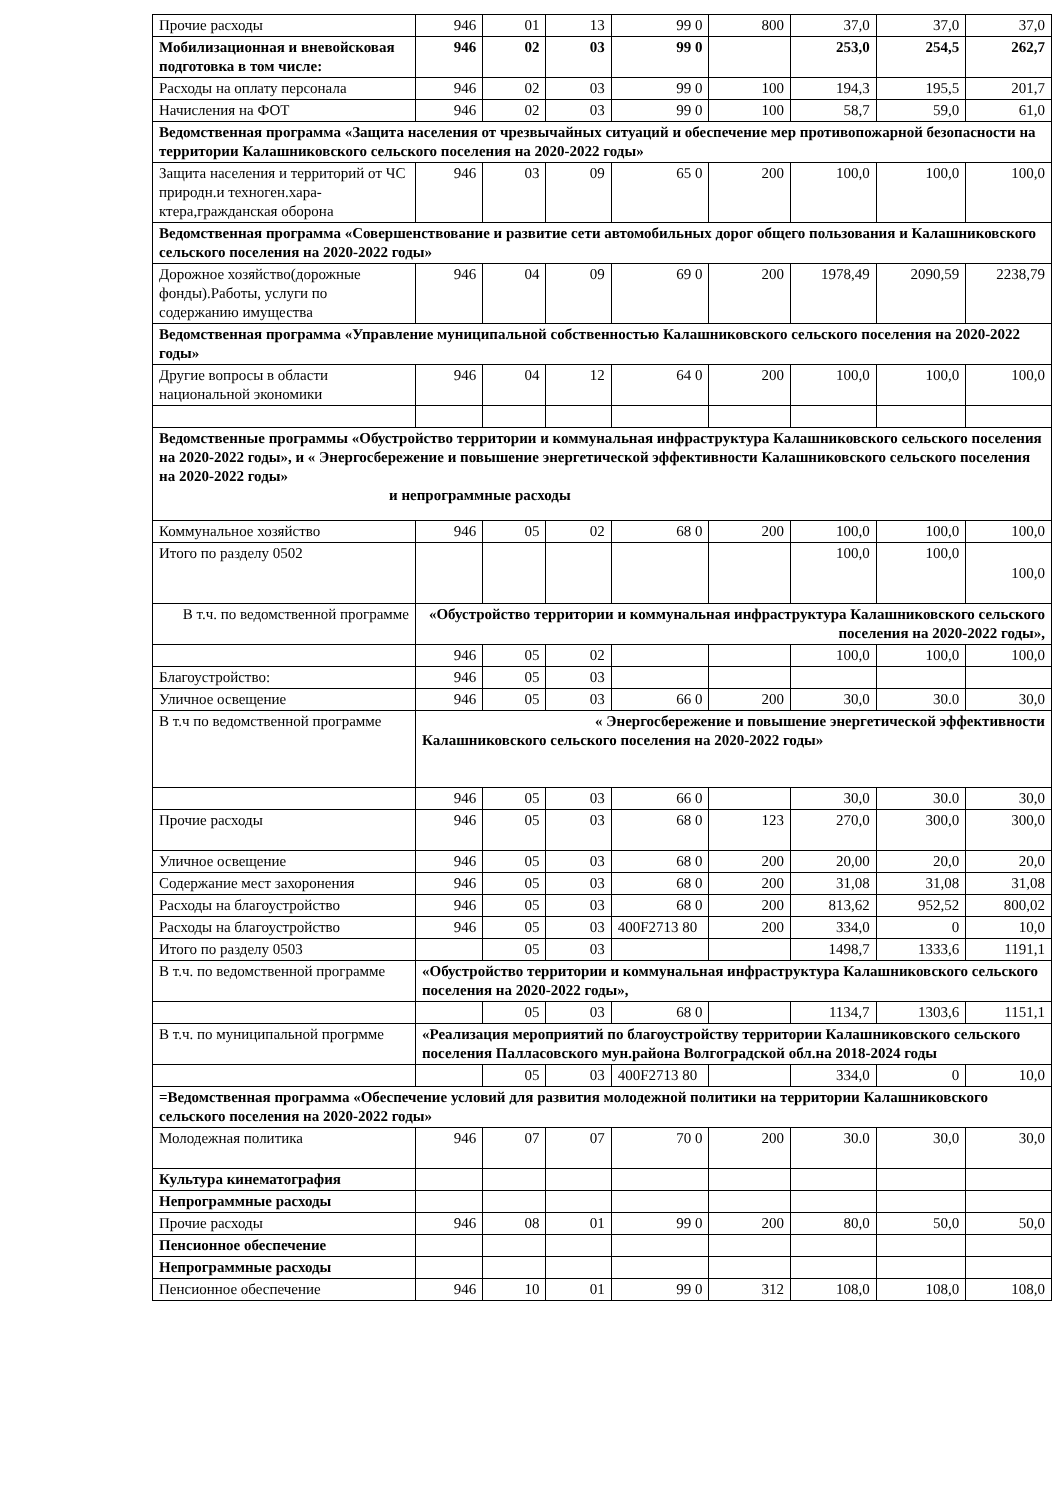| Прочие расходы | 946 | 01 | 13 | 99 0 | 800 | 37,0 | 37,0 | 37,0 |
| Мобилизационная и вневойсковая подготовка в том числе: | 946 | 02 | 03 | 99 0 | | 253,0 | 254,5 | 262,7 |
| Расходы на оплату персонала | 946 | 02 | 03 | 99 0 | 100 | 194,3 | 195,5 | 201,7 |
| Начисления на ФОТ | 946 | 02 | 03 | 99 0 | 100 | 58,7 | 59,0 | 61,0 |
| Ведомственная программа «Защита населения от чрезвычайных ситуаций и обеспечение мер противопожарной безопасности на территории Калашниковского сельского поселения на 2020-2022 годы» | | | | | | | | |
| Защита населения и территорий от ЧС природн.и техноген.хара-ктера,гражданская оборона | 946 | 03 | 09 | 65 0 | 200 | 100,0 | 100,0 | 100,0 |
| Ведомственная программа «Совершенствование и развитие сети автомобильных дорог общего пользования и Калашниковского сельского поселения на 2020-2022 годы» | | | | | | | | |
| Дорожное хозяйство(дорожные фонды).Работы, услуги по содержанию имущества | 946 | 04 | 09 | 69 0 | 200 | 1978,49 | 2090,59 | 2238,79 |
| Ведомственная программа «Управление муниципальной собственностью Калашниковского сельского поселения на 2020-2022 годы» | | | | | | | | |
| Другие вопросы в области национальной экономики | 946 | 04 | 12 | 64 0 | 200 | 100,0 | 100,0 | 100,0 |
| Ведомственные программы «Обустройство территории и коммунальная инфраструктура Калашниковского сельского поселения на 2020-2022 годы», и « Энергосбережение и повышение энергетической эффективности Калашниковского сельского поселения на 2020-2022 годы» и непрограммные расходы | | | | | | | | |
| Коммунальное хозяйство | 946 | 05 | 02 | 68 0 | 200 | 100,0 | 100,0 | 100,0 |
| Итого по разделу 0502 | | | | | | 100,0 | 100,0 | 100,0 |
| В т.ч. по ведомственной программе | «Обустройство территории и коммунальная инфраструктура Калашниковского сельского поселения на 2020-2022 годы», | | | | | | | |
| | 946 | 05 | 02 | | | 100,0 | 100,0 | 100,0 |
| Благоустройство: | 946 | 05 | 03 | | | | | |
| Уличное освещение | 946 | 05 | 03 | 66 0 | 200 | 30,0 | 30.0 | 30,0 |
| В т.ч по ведомственной программе | « Энергосбережение и повышение энергетической эффективности Калашниковского сельского поселения на 2020-2022 годы» | | | | | | | |
| | 946 | 05 | 03 | 66 0 | | 30,0 | 30.0 | 30,0 |
| Прочие расходы | 946 | 05 | 03 | 68 0 | 123 | 270,0 | 300,0 | 300,0 |
| Уличное освещение | 946 | 05 | 03 | 68 0 | 200 | 20,00 | 20,0 | 20,0 |
| Содержание мест захоронения | 946 | 05 | 03 | 68 0 | 200 | 31,08 | 31,08 | 31,08 |
| Расходы на благоустройство | 946 | 05 | 03 | 68 0 | 200 | 813,62 | 952,52 | 800,02 |
| Расходы на благоустройство | 946 | 05 | 03 | 400F2713 80 | 200 | 334,0 | 0 | 10,0 |
| Итого по разделу 0503 | | 05 | 03 | | | 1498,7 | 1333,6 | 1191,1 |
| В т.ч. по ведомственной программе | «Обустройство территории и коммунальная инфраструктура Калашниковского сельского поселения на 2020-2022 годы», | | | | | | | |
| | | 05 | 03 | 68 0 | | 1134,7 | 1303,6 | 1151,1 |
| В т.ч. по муниципальной прогрмме | «Реализация мероприятий по благоустройству территории Калашниковского сельского поселения Палласовского мун.района Волгоградской обл.на 2018-2024 годы | | | | | | | |
| | | 05 | 03 | 400F2713 80 | | 334,0 | 0 | 10,0 |
| =Ведомственная программа «Обеспечение условий для развития молодежной политики на территории Калашниковского сельского поселения на 2020-2022 годы» | | | | | | | | |
| Молодежная политика | 946 | 07 | 07 | 70 0 | 200 | 30.0 | 30,0 | 30,0 |
| Культура кинематография | | | | | | | | |
| Непрограммные расходы | | | | | | | | |
| Прочие расходы | 946 | 08 | 01 | 99 0 | 200 | 80,0 | 50,0 | 50,0 |
| Пенсионное обеспечение | | | | | | | | |
| Непрограммные расходы | | | | | | | | |
| Пенсионное обеспечение | 946 | 10 | 01 | 99 0 | 312 | 108,0 | 108,0 | 108,0 |